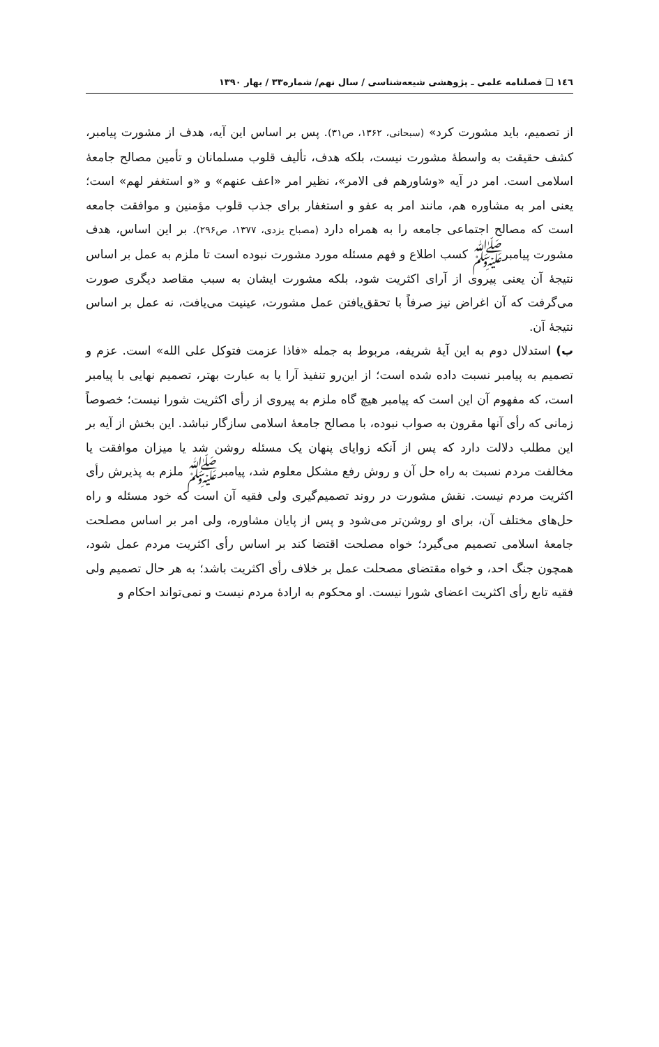١٤٦ ❑ فصلنامه علمی ـ پژوهشی شیعه‌شناسی / سال نهم/ شماره۳۳ / بهار ۱۳۹۰
از تصمیم، باید مشورت کرد» (سبحانی، ۱۳۶۲، ص۳۱). پس بر اساس این آیه، هدف از مشورت پیامبر، کشف حقیقت به واسطهٔ مشورت نیست، بلکه هدف، تألیف قلوب مسلمانان و تأمین مصالح جامعهٔ اسلامی است. امر در آیه «وشاورهم فی الامر»، نظیر امر «اعف عنهم» و «و استغفر لهم» است؛ یعنی امر به مشاوره هم، مانند امر به عفو و استغفار برای جذب قلوب مؤمنین و موافقت جامعه است که مصالح اجتماعی جامعه را به همراه دارد (مصباح یزدی، ۱۳۷۷، ص۲۹۶). بر این اساس، هدف مشورت پیامبرﷺ کسب اطلاع و فهم مسئله مورد مشورت نبوده است تا ملزم به عمل بر اساس نتیجهٔ آن یعنی پیروی از آرای اکثریت شود، بلکه مشورت ایشان به سبب مقاصد دیگری صورت می‌گرفت که آن اغراض نیز صرفاً با تحقق‌یافتن عمل مشورت، عینیت می‌یافت، نه عمل بر اساس نتیجهٔ آن.
ب) استدلال دوم به این آیهٔ شریفه، مربوط به جمله «فاذا عزمت فتوکل علی الله» است. عزم و تصمیم به پیامبر نسبت داده شده است؛ از این‌رو تنفیذ آرا یا به عبارت بهتر، تصمیم نهایی با پیامبر است، که مفهوم آن این است که پیامبر هیچ گاه ملزم به پیروی از رأی اکثریت شورا نیست؛ خصوصاً زمانی که رأی آنها مقرون به صواب نبوده، با مصالح جامعهٔ اسلامی سازگار نباشد. این بخش از آیه بر این مطلب دلالت دارد که پس از آنکه زوایای پنهان یک مسئله روشن شد یا میزان موافقت یا مخالفت مردم نسبت به راه حل آن و روش رفع مشکل معلوم شد، پیامبرﷺ ملزم به پذیرش رأی اکثریت مردم نیست. نقش مشورت در روند تصمیم‌گیری ولی فقیه آن است که خود مسئله و راه حل‌های مختلف آن، برای او روشن‌تر می‌شود و پس از پایان مشاوره، ولی امر بر اساس مصلحت جامعهٔ اسلامی تصمیم می‌گیرد؛ خواه مصلحت اقتضا کند بر اساس رأی اکثریت مردم عمل شود، همچون جنگ احد، و خواه مقتضای مصحلت عمل بر خلاف رأی اکثریت باشد؛ به هر حال تصمیم ولی فقیه تابع رأی اکثریت اعضای شورا نیست. او محکوم به ارادهٔ مردم نیست و نمی‌تواند احکام و